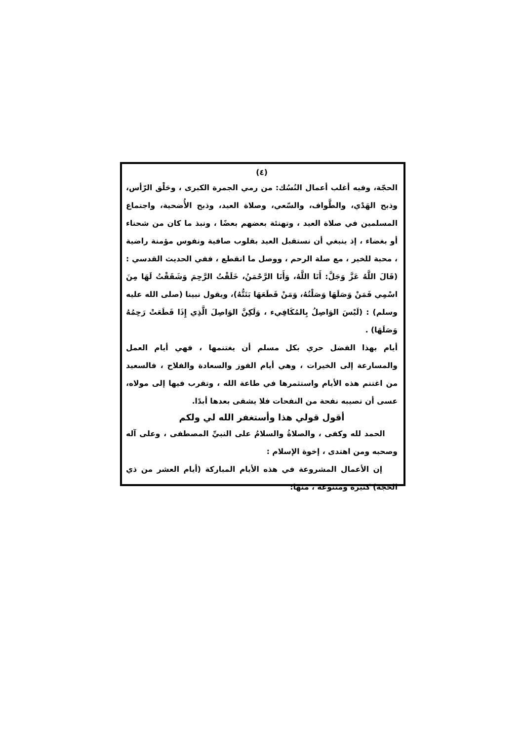(٤)
الحجّة، وفيه أغلب أعمال النُسُك: من رمي الجمرة الكبرى ، وحَلْق الرّأس، وذبح الهَدْي، والطَّواف، والسّعي، وصلاة العيد، وذبح الأُضحية، واجتماع المسلمين في صلاة العيد ، وتهنئة بعضهم بعضًا ، ونبذ ما كان من شحناء أو بغضاء ، إذ ينبغي أن نستقبل العيد بقلوب صافية ونفوس مؤمنة راضية ، محبة للخير ، مع صلة الرحم ، ووصل ما انقطع ، ففي الحديث القدسي : (قَالَ اللَّهُ عَزَّ وَجَلَّ: أَنَا اللَّهُ، وَأَنَا الرَّحْمَنُ، خَلَقْتُ الرَّحِمَ وَشَقَقْتُ لَهَا مِنَ اسْمِي فَمَنْ وَصَلَهَا وَصَلْتُهُ، وَمَنْ قَطَعَهَا بَتَتُّهُ)، ويقول نبينا (صلى الله عليه وسلم) : (لَيْسَ الوَاصِلُ بِالمُكَافِيء ، وَلَكِنَّ الوَاصِلَ الَّذِي إِذَا قَطَعَتْ رَحِمُهُ وَصَلَهَا) .
أيام بهذا الفضل حري بكل مسلم أن يغتنمها ، فهي أيام العمل والمسارعة إلى الخيرات ، وهي أيام الفوز والسعادة والفلاح ، فالسعيد من اغتنم هذه الأيام واستثمرها في طاعة الله ، وتقرب فيها إلى مولاه، عسى أن تصيبه نفحة من النفحات فلا يشقى بعدها أبدًا.
أقول قولي هذا وأستغفر الله لي ولكم
الحمد لله وكفى ، والصلاةُ والسلامُ على النبيِّ المصطفى ، وعلى آله وصحبه ومن اهتدى ، إخوة الإسلام :
إن الأعمال المشروعة في هذه الأيام المباركة (أيام العشر من ذي الحجة) كثيرة ومتنوعة ، منها: